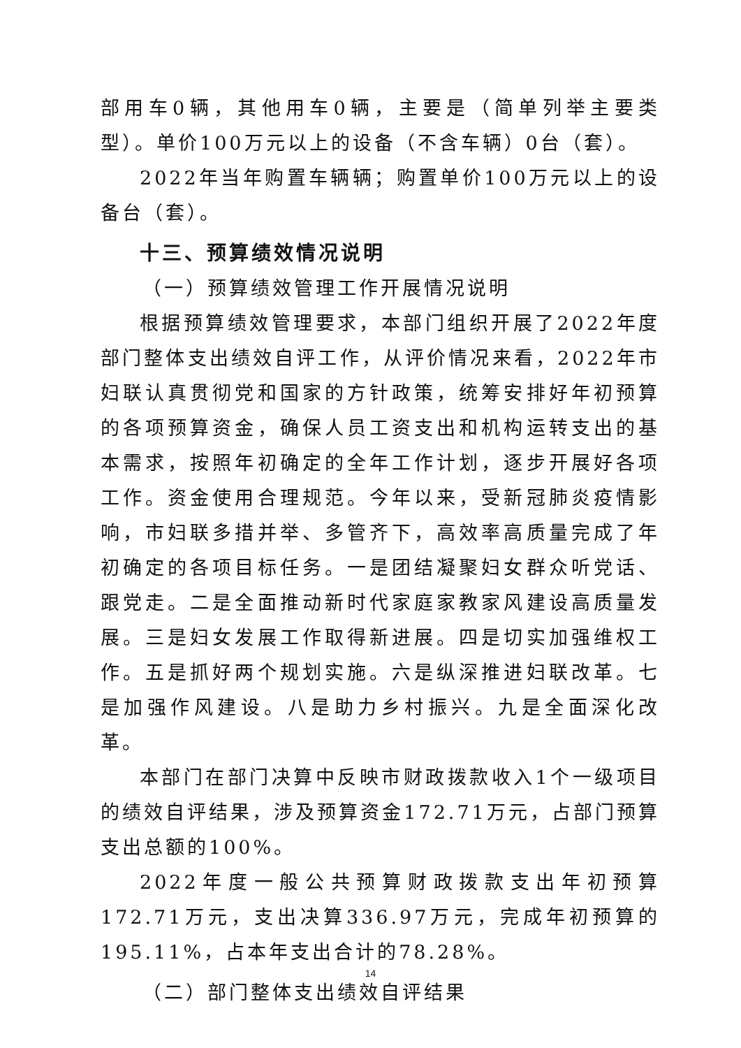部用车0辆，其他用车0辆，主要是（简单列举主要类型）。单价100万元以上的设备（不含车辆）0台（套）。
2022年当年购置车辆辆；购置单价100万元以上的设备台（套）。
十三、预算绩效情况说明
（一）预算绩效管理工作开展情况说明
根据预算绩效管理要求，本部门组织开展了2022年度部门整体支出绩效自评工作，从评价情况来看，2022年市妇联认真贯彻党和国家的方针政策，统筹安排好年初预算的各项预算资金，确保人员工资支出和机构运转支出的基本需求，按照年初确定的全年工作计划，逐步开展好各项工作。资金使用合理规范。今年以来，受新冠肺炎疫情影响，市妇联多措并举、多管齐下，高效率高质量完成了年初确定的各项目标任务。一是团结凝聚妇女群众听党话、跟党走。二是全面推动新时代家庭家教家风建设高质量发展。三是妇女发展工作取得新进展。四是切实加强维权工作。五是抓好两个规划实施。六是纵深推进妇联改革。七是加强作风建设。八是助力乡村振兴。九是全面深化改革。
本部门在部门决算中反映市财政拨款收入1个一级项目的绩效自评结果，涉及预算资金172.71万元，占部门预算支出总额的100%。
2022年度一般公共预算财政拨款支出年初预算172.71万元，支出决算336.97万元，完成年初预算的195.11%，占本年支出合计的78.28%。
（二）部门整体支出绩效自评结果
14